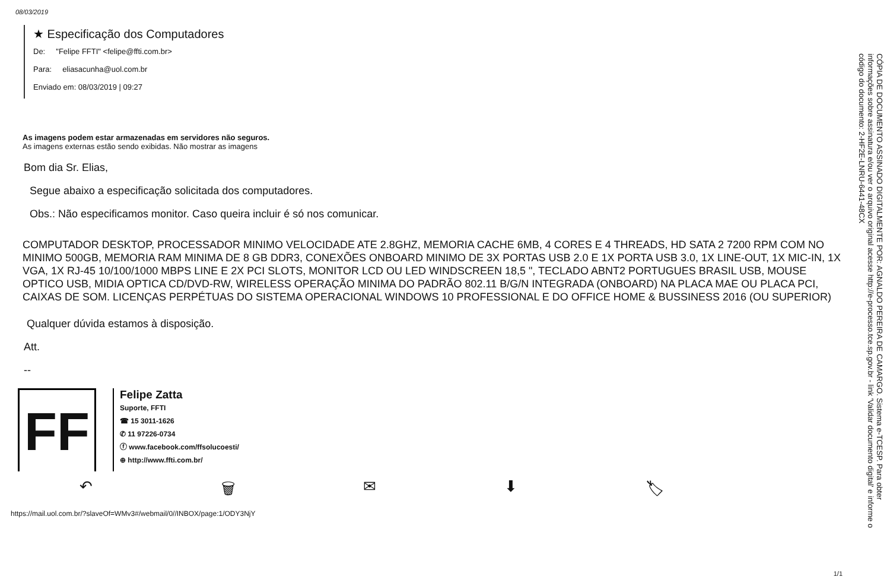08/03/2019
★ Especificação dos Computadores
De: "Felipe FFTI" <felipe@ffti.com.br>
Para: eliasacunha@uol.com.br
Enviado em: 08/03/2019 | 09:27
As imagens podem estar armazenadas em servidores não seguros.
As imagens externas estão sendo exibidas. Não mostrar as imagens
Bom dia Sr. Elias,
Segue abaixo a especificação solicitada dos computadores.
Obs.: Não especificamos monitor. Caso queira incluir é só nos comunicar.
COMPUTADOR DESKTOP, PROCESSADOR MINIMO VELOCIDADE ATE 2.8GHZ, MEMORIA CACHE 6MB, 4 CORES E 4 THREADS, HD SATA 2 7200 RPM COM NO MINIMO 500GB, MEMORIA RAM MINIMA DE 8 GB DDR3, CONEXÕES ONBOARD MINIMO DE 3X PORTAS USB 2.0 E 1X PORTA USB 3.0, 1X LINE-OUT, 1X MIC-IN, 1X VGA, 1X RJ-45 10/100/1000 MBPS LINE E 2X PCI SLOTS, MONITOR LCD OU LED WINDSCREEN 18,5 ", TECLADO ABNT2 PORTUGUES BRASIL USB, MOUSE OPTICO USB, MIDIA OPTICA CD/DVD-RW, WIRELESS OPERAÇÃO MINIMA DO PADRÃO 802.11 B/G/N INTEGRADA (ONBOARD) NA PLACA MAE OU PLACA PCI, CAIXAS DE SOM. LICENÇAS PERPÉTUAS DO SISTEMA OPERACIONAL WINDOWS 10 PROFESSIONAL E DO OFFICE HOME & BUSSINESS 2016 (OU SUPERIOR)
Qualquer dúvida estamos à disposição.
Att.
--
FF
Felipe Zatta
Suporte, FFTI
☎ 15 3011-1626
✆ 11 97226-0734
ⓕ www.facebook.com/ffsolucoesti/
⊕ http://www.ffti.com.br/
↶ 🗑 ✉ ⬇ 🏷
https://mail.uol.com.br/?slaveOf=WMv3#/webmail/0//INBOX/page:1/ODY3NjY
CÓPIA DE DOCUMENTO ASSINADO DIGITALMENTE POR: AGNALDO PEREIRA DE CAMARGO. Sistema e-TCESP. Para obter informações sobre assinatura e/ou ver o arquivo original acesse http://e-processo.tce.sp.gov.br - link 'Validar documento digital' e informe o código do documento: 2-HF2E-LNRU-6441-48CX
1/1